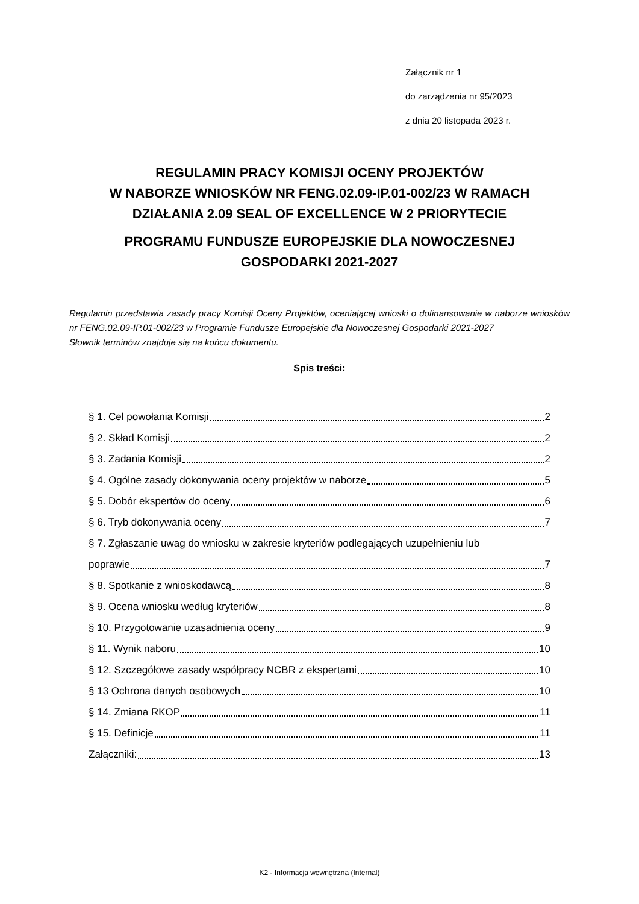Załącznik nr 1
do zarządzenia nr 95/2023
z dnia 20 listopada 2023 r.
REGULAMIN PRACY KOMISJI OCENY PROJEKTÓW
W NABORZE WNIOSKÓW NR FENG.02.09-IP.01-002/23 W RAMACH
DZIAŁANIA 2.09 SEAL OF EXCELLENCE W 2 PRIORYTECIE
PROGRAMU FUNDUSZE EUROPEJSKIE DLA NOWOCZESNEJ
GOSPODARKI 2021-2027
Regulamin przedstawia zasady pracy Komisji Oceny Projektów, oceniającej wnioski o dofinansowanie w naborze wniosków nr FENG.02.09-IP.01-002/23 w Programie Fundusze Europejskie dla Nowoczesnej Gospodarki 2021-2027
Słownik terminów znajduje się na końcu dokumentu.
Spis treści:
§ 1. Cel powołania Komisji 2
§ 2. Skład Komisji 2
§ 3. Zadania Komisji 2
§ 4. Ogólne zasady dokonywania oceny projektów w naborze 5
§ 5. Dobór ekspertów do oceny 6
§ 6. Tryb dokonywania oceny 7
§ 7. Zgłaszanie uwag do wniosku w zakresie kryteriów podlegających uzupełnieniu lub
poprawie 7
§ 8. Spotkanie z wnioskodawcą 8
§ 9. Ocena wniosku według kryteriów 8
§ 10. Przygotowanie uzasadnienia oceny 9
§ 11. Wynik naboru 10
§ 12. Szczegółowe zasady współpracy NCBR z ekspertami 10
§ 13 Ochrona danych osobowych 10
§ 14. Zmiana RKOP 11
§ 15. Definicje 11
Załączniki: 13
K2 - Informacja wewnętrzna (Internal)